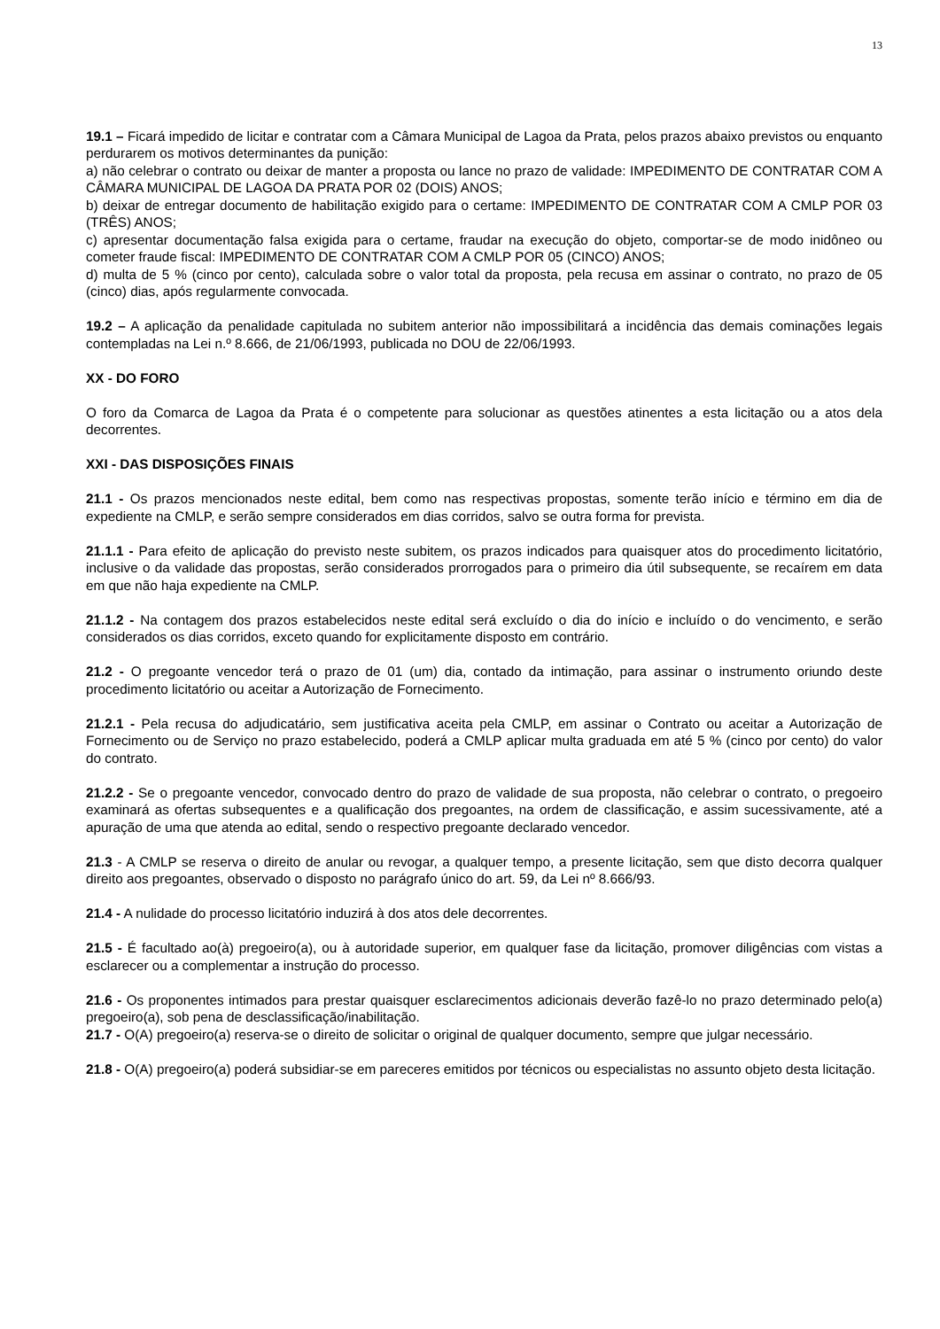13
19.1 – Ficará impedido de licitar e contratar com a Câmara Municipal de Lagoa da Prata, pelos prazos abaixo previstos ou enquanto perdurarem os motivos determinantes da punição:
a) não celebrar o contrato ou deixar de manter a proposta ou lance no prazo de validade: IMPEDIMENTO DE CONTRATAR COM A CÂMARA MUNICIPAL DE LAGOA DA PRATA POR 02 (DOIS) ANOS;
b) deixar de entregar documento de habilitação exigido para o certame: IMPEDIMENTO DE CONTRATAR COM A CMLP POR 03 (TRÊS) ANOS;
c) apresentar documentação falsa exigida para o certame, fraudar na execução do objeto, comportar-se de modo inidôneo ou cometer fraude fiscal: IMPEDIMENTO DE CONTRATAR COM A CMLP POR 05 (CINCO) ANOS;
d) multa de 5 % (cinco por cento), calculada sobre o valor total da proposta, pela recusa em assinar o contrato, no prazo de 05 (cinco) dias, após regularmente convocada.
19.2 – A aplicação da penalidade capitulada no subitem anterior não impossibilitará a incidência das demais cominações legais contempladas na Lei n.º 8.666, de 21/06/1993, publicada no DOU de 22/06/1993.
XX - DO FORO
O foro da Comarca de Lagoa da Prata é o competente para solucionar as questões atinentes a esta licitação ou a atos dela decorrentes.
XXI - DAS DISPOSIÇÕES FINAIS
21.1 - Os prazos mencionados neste edital, bem como nas respectivas propostas, somente terão início e término em dia de expediente na CMLP, e serão sempre considerados em dias corridos, salvo se outra forma for prevista.
21.1.1 - Para efeito de aplicação do previsto neste subitem, os prazos indicados para quaisquer atos do procedimento licitatório, inclusive o da validade das propostas, serão considerados prorrogados para o primeiro dia útil subsequente, se recaírem em data em que não haja expediente na CMLP.
21.1.2 - Na contagem dos prazos estabelecidos neste edital será excluído o dia do início e incluído o do vencimento, e serão considerados os dias corridos, exceto quando for explicitamente disposto em contrário.
21.2 - O pregoante vencedor terá o prazo de 01 (um) dia, contado da intimação, para assinar o instrumento oriundo deste procedimento licitatório ou aceitar a Autorização de Fornecimento.
21.2.1 - Pela recusa do adjudicatário, sem justificativa aceita pela CMLP, em assinar o Contrato ou aceitar a Autorização de Fornecimento ou de Serviço no prazo estabelecido, poderá a CMLP aplicar multa graduada em até 5 % (cinco por cento) do valor do contrato.
21.2.2 - Se o pregoante vencedor, convocado dentro do prazo de validade de sua proposta, não celebrar o contrato, o pregoeiro examinará as ofertas subsequentes e a qualificação dos pregoantes, na ordem de classificação, e assim sucessivamente, até a apuração de uma que atenda ao edital, sendo o respectivo pregoante declarado vencedor.
21.3 - A CMLP se reserva o direito de anular ou revogar, a qualquer tempo, a presente licitação, sem que disto decorra qualquer direito aos pregoantes, observado o disposto no parágrafo único do art. 59, da Lei nº 8.666/93.
21.4 - A nulidade do processo licitatório induzirá à dos atos dele decorrentes.
21.5 - É facultado ao(à) pregoeiro(a), ou à autoridade superior, em qualquer fase da licitação, promover diligências com vistas a esclarecer ou a complementar a instrução do processo.
21.6 - Os proponentes intimados para prestar quaisquer esclarecimentos adicionais deverão fazê-lo no prazo determinado pelo(a) pregoeiro(a), sob pena de desclassificação/inabilitação.
21.7 - O(A) pregoeiro(a) reserva-se o direito de solicitar o original de qualquer documento, sempre que julgar necessário.
21.8 - O(A) pregoeiro(a) poderá subsidiar-se em pareceres emitidos por técnicos ou especialistas no assunto objeto desta licitação.